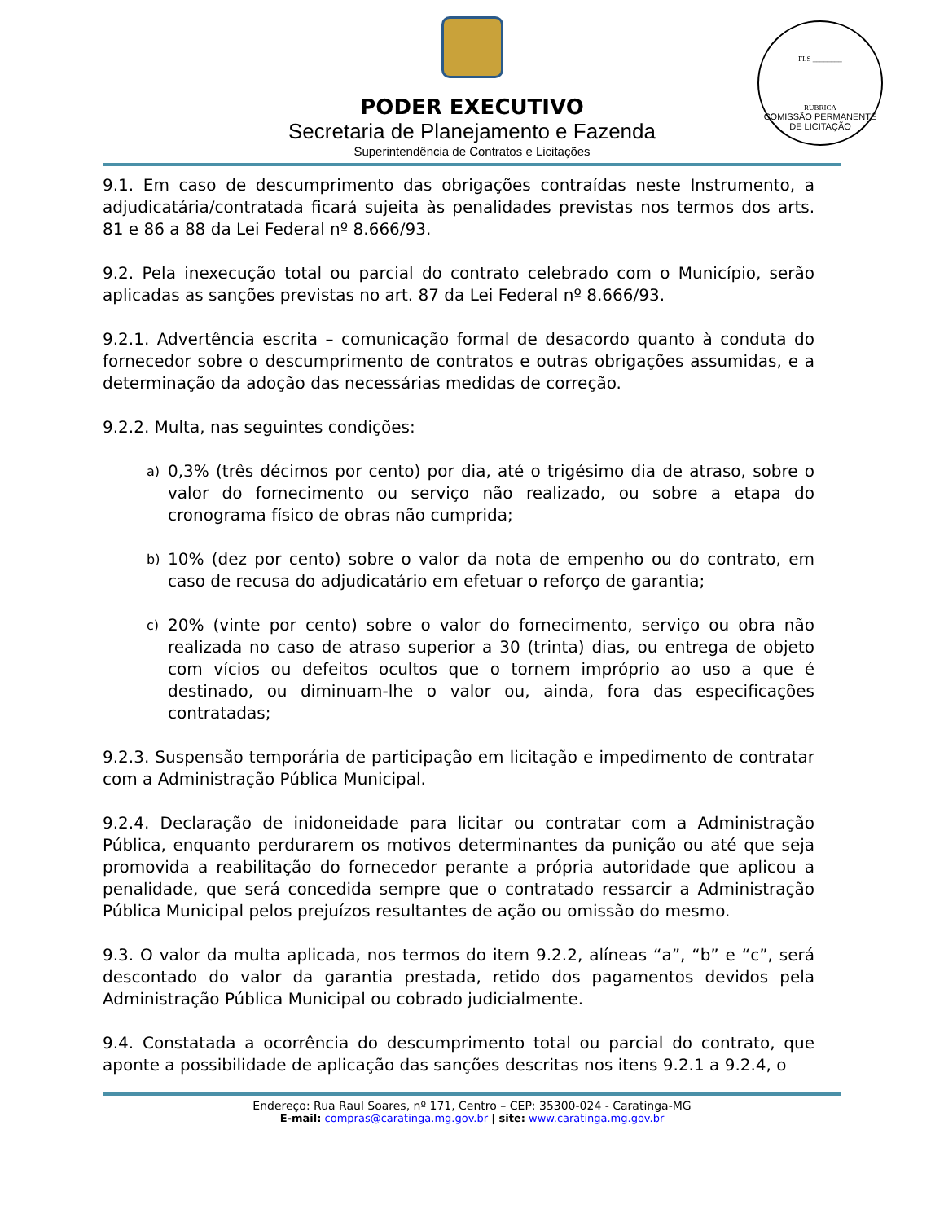PODER EXECUTIVO
Secretaria de Planejamento e Fazenda
Superintendência de Contratos e Licitações
FLS ________
RUBRICA
COMISSÃO PERMANENTE DE LICITAÇÃO
9.1. Em caso de descumprimento das obrigações contraídas neste Instrumento, a adjudicatária/contratada ficará sujeita às penalidades previstas nos termos dos arts. 81 e 86 a 88 da Lei Federal nº 8.666/93.
9.2. Pela inexecução total ou parcial do contrato celebrado com o Município, serão aplicadas as sanções previstas no art. 87 da Lei Federal nº 8.666/93.
9.2.1. Advertência escrita – comunicação formal de desacordo quanto à conduta do fornecedor sobre o descumprimento de contratos e outras obrigações assumidas, e a determinação da adoção das necessárias medidas de correção.
9.2.2. Multa, nas seguintes condições:
a) 0,3% (três décimos por cento) por dia, até o trigésimo dia de atraso, sobre o valor do fornecimento ou serviço não realizado, ou sobre a etapa do cronograma físico de obras não cumprida;
b) 10% (dez por cento) sobre o valor da nota de empenho ou do contrato, em caso de recusa do adjudicatário em efetuar o reforço de garantia;
c) 20% (vinte por cento) sobre o valor do fornecimento, serviço ou obra não realizada no caso de atraso superior a 30 (trinta) dias, ou entrega de objeto com vícios ou defeitos ocultos que o tornem impróprio ao uso a que é destinado, ou diminuam-lhe o valor ou, ainda, fora das especificações contratadas;
9.2.3. Suspensão temporária de participação em licitação e impedimento de contratar com a Administração Pública Municipal.
9.2.4. Declaração de inidoneidade para licitar ou contratar com a Administração Pública, enquanto perdurarem os motivos determinantes da punição ou até que seja promovida a reabilitação do fornecedor perante a própria autoridade que aplicou a penalidade, que será concedida sempre que o contratado ressarcir a Administração Pública Municipal pelos prejuízos resultantes de ação ou omissão do mesmo.
9.3. O valor da multa aplicada, nos termos do item 9.2.2, alíneas “a”, “b” e “c”, será descontado do valor da garantia prestada, retido dos pagamentos devidos pela Administração Pública Municipal ou cobrado judicialmente.
9.4. Constatada a ocorrência do descumprimento total ou parcial do contrato, que aponte a possibilidade de aplicação das sanções descritas nos itens 9.2.1 a 9.2.4, o
Endereço: Rua Raul Soares, nº 171, Centro – CEP: 35300-024 - Caratinga-MG
E-mail: compras@caratinga.mg.gov.br | site: www.caratinga.mg.gov.br